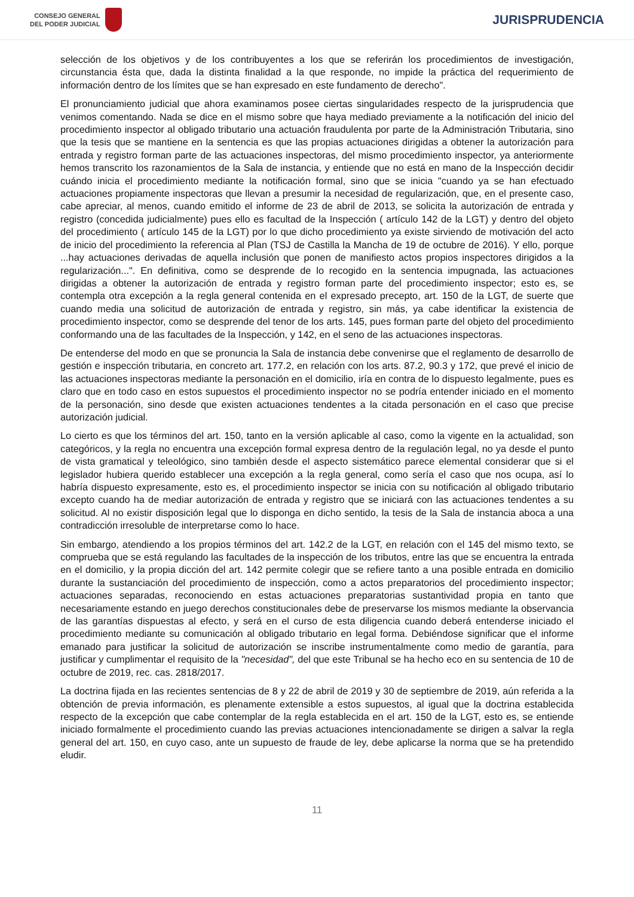CONSEJO GENERAL
DEL PODER JUDICIAL
JURISPRUDENCIA
selección de los objetivos y de los contribuyentes a los que se referirán los procedimientos de investigación, circunstancia ésta que, dada la distinta finalidad a la que responde, no impide la práctica del requerimiento de información dentro de los límites que se han expresado en este fundamento de derecho".
El pronunciamiento judicial que ahora examinamos posee ciertas singularidades respecto de la jurisprudencia que venimos comentando. Nada se dice en el mismo sobre que haya mediado previamente a la notificación del inicio del procedimiento inspector al obligado tributario una actuación fraudulenta por parte de la Administración Tributaria, sino que la tesis que se mantiene en la sentencia es que las propias actuaciones dirigidas a obtener la autorización para entrada y registro forman parte de las actuaciones inspectoras, del mismo procedimiento inspector, ya anteriormente hemos transcrito los razonamientos de la Sala de instancia, y entiende que no está en mano de la Inspección decidir cuándo inicia el procedimiento mediante la notificación formal, sino que se inicia "cuando ya se han efectuado actuaciones propiamente inspectoras que llevan a presumir la necesidad de regularización, que, en el presente caso, cabe apreciar, al menos, cuando emitido el informe de 23 de abril de 2013, se solicita la autorización de entrada y registro (concedida judicialmente) pues ello es facultad de la Inspección ( artículo 142 de la LGT) y dentro del objeto del procedimiento ( artículo 145 de la LGT) por lo que dicho procedimiento ya existe sirviendo de motivación del acto de inicio del procedimiento la referencia al Plan (TSJ de Castilla la Mancha de 19 de octubre de 2016). Y ello, porque ...hay actuaciones derivadas de aquella inclusión que ponen de manifiesto actos propios inspectores dirigidos a la regularización...". En definitiva, como se desprende de lo recogido en la sentencia impugnada, las actuaciones dirigidas a obtener la autorización de entrada y registro forman parte del procedimiento inspector; esto es, se contempla otra excepción a la regla general contenida en el expresado precepto, art. 150 de la LGT, de suerte que cuando media una solicitud de autorización de entrada y registro, sin más, ya cabe identificar la existencia de procedimiento inspector, como se desprende del tenor de los arts. 145, pues forman parte del objeto del procedimiento conformando una de las facultades de la Inspección, y 142, en el seno de las actuaciones inspectoras.
De entenderse del modo en que se pronuncia la Sala de instancia debe convenirse que el reglamento de desarrollo de gestión e inspección tributaria, en concreto art. 177.2, en relación con los arts. 87.2, 90.3 y 172, que prevé el inicio de las actuaciones inspectoras mediante la personación en el domicilio, iría en contra de lo dispuesto legalmente, pues es claro que en todo caso en estos supuestos el procedimiento inspector no se podría entender iniciado en el momento de la personación, sino desde que existen actuaciones tendentes a la citada personación en el caso que precise autorización judicial.
Lo cierto es que los términos del art. 150, tanto en la versión aplicable al caso, como la vigente en la actualidad, son categóricos, y la regla no encuentra una excepción formal expresa dentro de la regulación legal, no ya desde el punto de vista gramatical y teleológico, sino también desde el aspecto sistemático parece elemental considerar que si el legislador hubiera querido establecer una excepción a la regla general, como sería el caso que nos ocupa, así lo habría dispuesto expresamente, esto es, el procedimiento inspector se inicia con su notificación al obligado tributario excepto cuando ha de mediar autorización de entrada y registro que se iniciará con las actuaciones tendentes a su solicitud. Al no existir disposición legal que lo disponga en dicho sentido, la tesis de la Sala de instancia aboca a una contradicción irresoluble de interpretarse como lo hace.
Sin embargo, atendiendo a los propios términos del art. 142.2 de la LGT, en relación con el 145 del mismo texto, se comprueba que se está regulando las facultades de la inspección de los tributos, entre las que se encuentra la entrada en el domicilio, y la propia dicción del art. 142 permite colegir que se refiere tanto a una posible entrada en domicilio durante la sustanciación del procedimiento de inspección, como a actos preparatorios del procedimiento inspector; actuaciones separadas, reconociendo en estas actuaciones preparatorias sustantividad propia en tanto que necesariamente estando en juego derechos constitucionales debe de preservarse los mismos mediante la observancia de las garantías dispuestas al efecto, y será en el curso de esta diligencia cuando deberá entenderse iniciado el procedimiento mediante su comunicación al obligado tributario en legal forma. Debiéndose significar que el informe emanado para justificar la solicitud de autorización se inscribe instrumentalmente como medio de garantía, para justificar y cumplimentar el requisito de la "necesidad", del que este Tribunal se ha hecho eco en su sentencia de 10 de octubre de 2019, rec. cas. 2818/2017.
La doctrina fijada en las recientes sentencias de 8 y 22 de abril de 2019 y 30 de septiembre de 2019, aún referida a la obtención de previa información, es plenamente extensible a estos supuestos, al igual que la doctrina establecida respecto de la excepción que cabe contemplar de la regla establecida en el art. 150 de la LGT, esto es, se entiende iniciado formalmente el procedimiento cuando las previas actuaciones intencionadamente se dirigen a salvar la regla general del art. 150, en cuyo caso, ante un supuesto de fraude de ley, debe aplicarse la norma que se ha pretendido eludir.
11